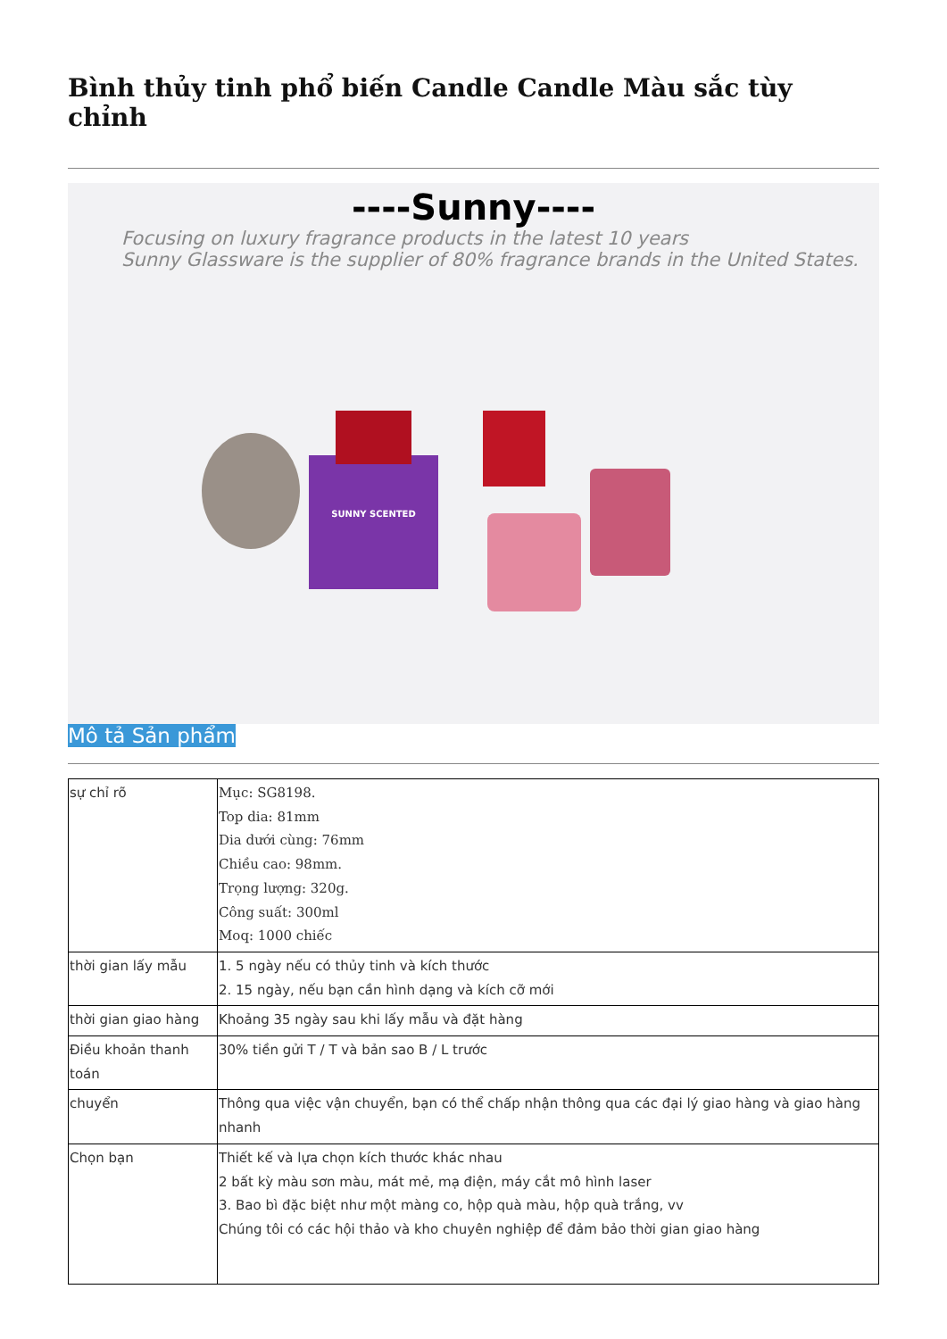Bình thủy tinh phổ biến Candle Candle Màu sắc tùy chỉnh
----Sunny----
Focusing on luxury fragrance products in the latest 10 years
Sunny Glassware is the supplier of 80% fragrance brands in the United States.
SUNNY SCENTED
Mô tả Sản phẩm
| sự chỉ rõ | Mục: SG8198. Top dia: 81mm Dia dưới cùng: 76mm Chiều cao: 98mm. Trọng lượng: 320g. Công suất: 300ml Moq: 1000 chiếc |
| thời gian lấy mẫu | 1. 5 ngày nếu có thủy tinh và kích thước 2. 15 ngày, nếu bạn cần hình dạng và kích cỡ mới |
| thời gian giao hàng | Khoảng 35 ngày sau khi lấy mẫu và đặt hàng |
| Điều khoản thanh toán | 30% tiền gửi T / T và bản sao B / L trước |
| chuyển | Thông qua việc vận chuyển, bạn có thể chấp nhận thông qua các đại lý giao hàng và giao hàng nhanh |
| Chọn bạn | Thiết kế và lựa chọn kích thước khác nhau 2 bất kỳ màu sơn màu, mát mẻ, mạ điện, máy cắt mô hình laser 3. Bao bì đặc biệt như một màng co, hộp quà màu, hộp quà trắng, vv Chúng tôi có các hội thảo và kho chuyên nghiệp để đảm bảo thời gian giao hàng |